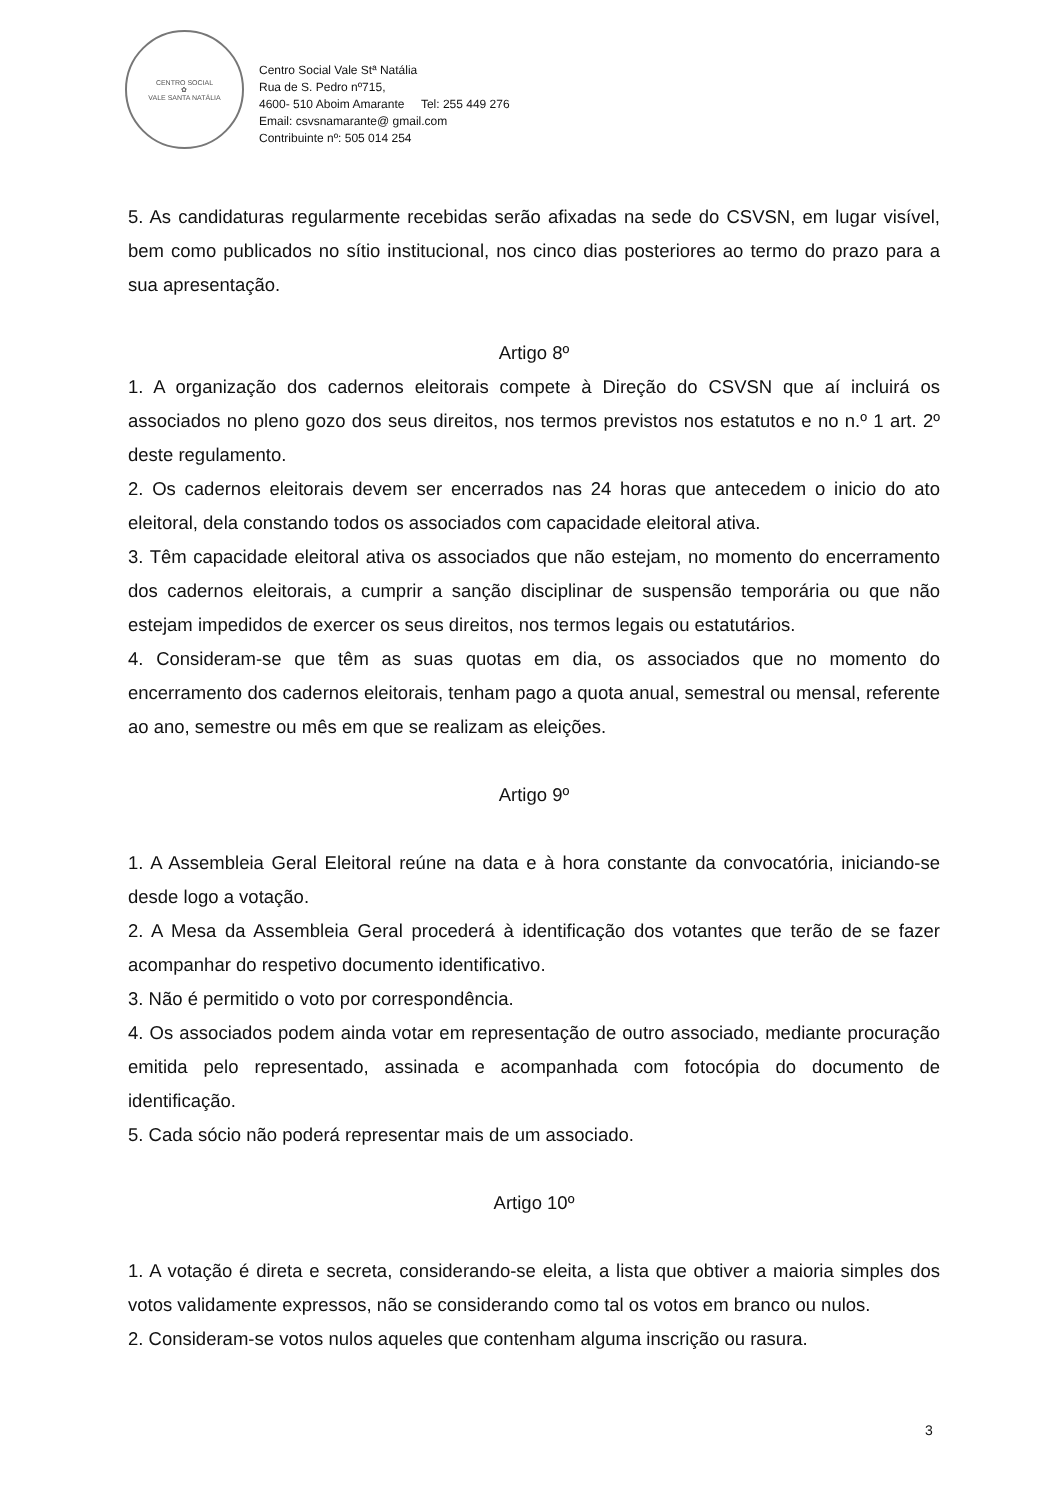CENTRO SOCIAL
✿
VALE SANTA NATÁLIA
Centro Social Vale Stª Natália
Rua de S. Pedro nº715,
4600- 510 Aboim Amarante Tel: 255 449 276
Email: csvsnamarante@ gmail.com
Contribuinte nº: 505 014 254
5. As candidaturas regularmente recebidas serão afixadas na sede do CSVSN, em lugar visível, bem como publicados no sítio institucional, nos cinco dias posteriores ao termo do prazo para a sua apresentação.
Artigo 8º
1. A organização dos cadernos eleitorais compete à Direção do CSVSN que aí incluirá os associados no pleno gozo dos seus direitos, nos termos previstos nos estatutos e no n.º 1 art. 2º deste regulamento.
2. Os cadernos eleitorais devem ser encerrados nas 24 horas que antecedem o inicio do ato eleitoral, dela constando todos os associados com capacidade eleitoral ativa.
3. Têm capacidade eleitoral ativa os associados que não estejam, no momento do encerramento dos cadernos eleitorais, a cumprir a sanção disciplinar de suspensão temporária ou que não estejam impedidos de exercer os seus direitos, nos termos legais ou estatutários.
4. Consideram-se que têm as suas quotas em dia, os associados que no momento do encerramento dos cadernos eleitorais, tenham pago a quota anual, semestral ou mensal, referente ao ano, semestre ou mês em que se realizam as eleições.
Artigo 9º
1. A Assembleia Geral Eleitoral reúne na data e à hora constante da convocatória, iniciando-se desde logo a votação.
2. A Mesa da Assembleia Geral procederá à identificação dos votantes que terão de se fazer acompanhar do respetivo documento identificativo.
3. Não é permitido o voto por correspondência.
4. Os associados podem ainda votar em representação de outro associado, mediante procuração emitida pelo representado, assinada e acompanhada com fotocópia do documento de identificação.
5. Cada sócio não poderá representar mais de um associado.
Artigo 10º
1. A votação é direta e secreta, considerando-se eleita, a lista que obtiver a maioria simples dos votos validamente expressos, não se considerando como tal os votos em branco ou nulos.
2. Consideram-se votos nulos aqueles que contenham alguma inscrição ou rasura.
3